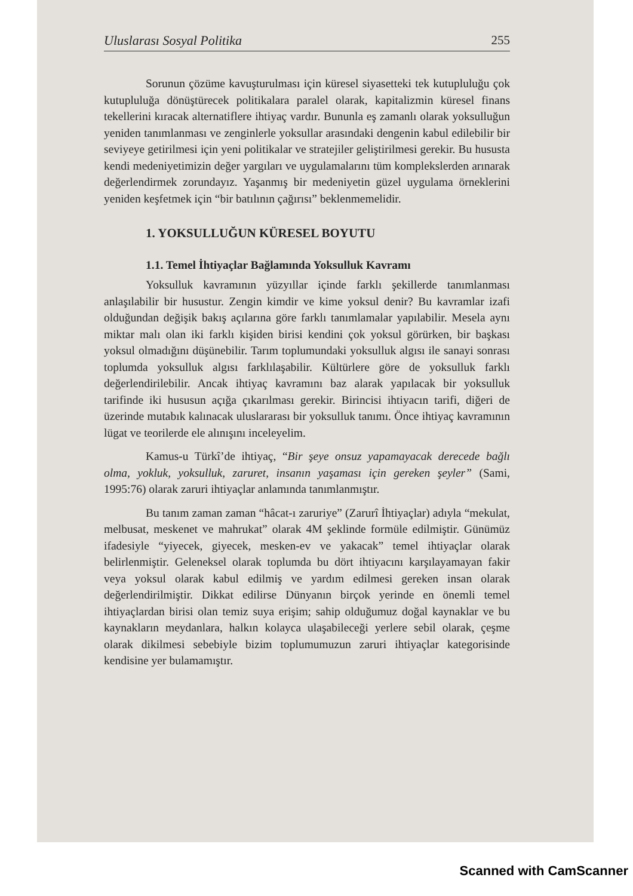Uluslarası Sosyal Politika 255
Sorunun çözüme kavuşturulması için küresel siyasetteki tek kutupluluğu çok kutupluluğa dönüştürecek politikalara paralel olarak, kapitalizmin küresel finans tekellerini kıracak alternatiflere ihtiyaç vardır. Bununla eş zamanlı olarak yoksulluğun yeniden tanımlanması ve zenginlerle yoksullar arasındaki dengenin kabul edilebilir bir seviyeye getirilmesi için yeni politikalar ve stratejiler geliştirilmesi gerekir. Bu hususta kendi medeniyetimizin değer yargıları ve uygulamalarını tüm komplekslerden arınarak değerlendirmek zorundayız. Yaşanmış bir medeniyetin güzel uygulama örneklerini yeniden keşfetmek için “bir batılının çağırısı” beklenmemelidir.
1. YOKSULLUĞUN KÜRESEL BOYUTU
1.1. Temel İhtiyaçlar Bağlamında Yoksulluk Kavramı
Yoksulluk kavramının yüzyıllar içinde farklı şekillerde tanımlanması anlaşılabilir bir husustur. Zengin kimdir ve kime yoksul denir? Bu kavramlar izafi olduğundan değişik bakış açılarına göre farklı tanımlamalar yapılabilir. Mesela aynı miktar malı olan iki farklı kişiden birisi kendini çok yoksul görürken, bir başkası yoksul olmadığını düşünebilir. Tarım toplumundaki yoksulluk algısı ile sanayi sonrası toplumda yoksulluk algısı farklılaşabilir. Kültürlere göre de yoksulluk farklı değerlendirilebilir. Ancak ihtiyaç kavramını baz alarak yapılacak bir yoksulluk tarifinde iki hususun açığa çıkarılması gerekir. Birincisi ihtiyacın tarifi, diğeri de üzerinde mutabık kalınacak uluslararası bir yoksulluk tanımı. Önce ihtiyaç kavramının lügat ve teorilerde ele alınışını inceleyelim.
Kamus-u Türkî’de ihtiyaç, “Bir şeye onsuz yapamayacak derecede bağlı olma, yokluk, yoksulluk, zaruret, insanın yaşaması için gereken şeyler” (Sami, 1995:76) olarak zaruri ihtiyaçlar anlamında tanımlanmıştır.
Bu tanım zaman zaman “hâcat-ı zaruriye” (Zarurî İhtiyaçlar) adıyla “mekulat, melbusat, meskenet ve mahrukat” olarak 4M şeklinde formüle edilmiştir. Günümüz ifadesiyle “yiyecek, giyecek, mesken-ev ve yakacak” temel ihtiyaçlar olarak belirlenmiştir. Geleneksel olarak toplumda bu dört ihtiyacını karşılayamayan fakir veya yoksul olarak kabul edilmiş ve yardım edilmesi gereken insan olarak değerlendirilmiştir. Dikkat edilirse Dünyanın birçok yerinde en önemli temel ihtiyaçlardan birisi olan temiz suya erişim; sahip olduğumuz doğal kaynaklar ve bu kaynakların meydanlara, halkın kolayca ulaşabileceği yerlere sebil olarak, çeşme olarak dikilmesi sebebiyle bizim toplumumuzun zaruri ihtiyaçlar kategorisinde kendisine yer bulamamıştır.
Scanned with CamScanner